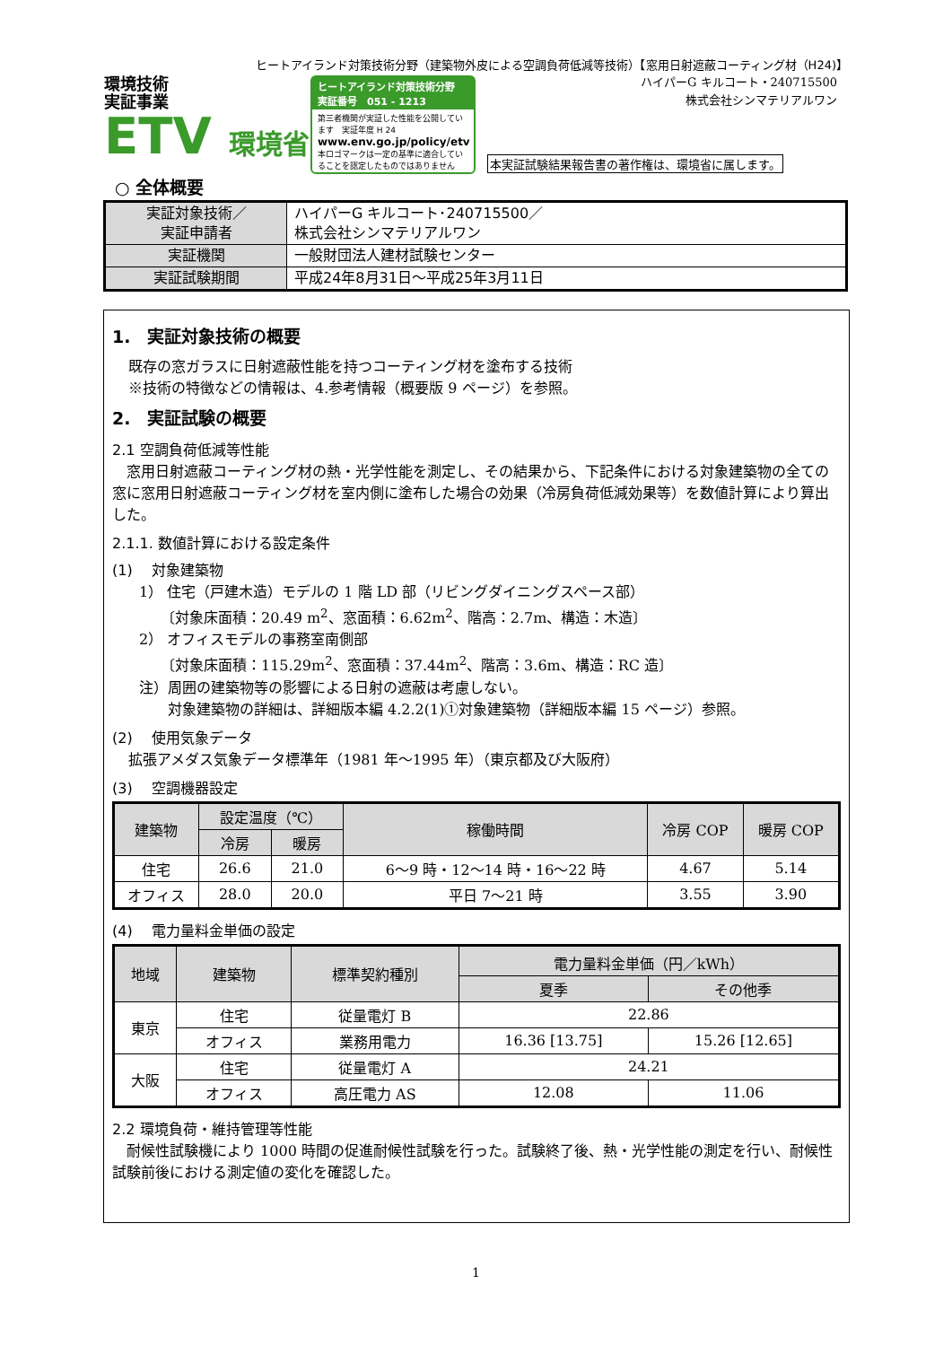ヒートアイランド対策技術分野（建築物外皮による空調負荷低減等技術）【窓用日射遮蔽コーティング材（H24)】
環境技術
実証事業
ETV 環境省
ヒートアイランド対策技術分野
実証番号　051 - 1213
第三者機関が実証した性能を公開しています　実証年度 H 24
www.env.go.jp/policy/etv
本ロゴマークは一定の基準に適合していることを認定したものではありません
ハイパーG キルコート・240715500
株式会社シンマテリアルワン
本実証試験結果報告書の著作権は、環境省に属します。
○ 全体概要
| 実証対象技術／ 実証申請者 | ハイパーG キルコート･240715500／ 株式会社シンマテリアルワン |
| 実証機関 | 一般財団法人建材試験センター |
| 実証試験期間 | 平成24年8月31日～平成25年3月11日 |
1.　実証対象技術の概要
既存の窓ガラスに日射遮蔽性能を持つコーティング材を塗布する技術
※技術の特徴などの情報は、4.参考情報（概要版 9 ページ）を参照。
2.　実証試験の概要
2.1 空調負荷低減等性能
　窓用日射遮蔽コーティング材の熱・光学性能を測定し、その結果から、下記条件における対象建築物の全ての窓に窓用日射遮蔽コーティング材を室内側に塗布した場合の効果（冷房負荷低減効果等）を数値計算により算出した。
2.1.1. 数値計算における設定条件
(1)　 対象建築物
1） 住宅（戸建木造）モデルの 1 階 LD 部（リビングダイニングスペース部）
　　〔対象床面積：20.49 m<sup>2</sup>、窓面積：6.62m<sup>2</sup>、階高：2.7m、構造：木造〕
2） オフィスモデルの事務室南側部
　　〔対象床面積：115.29m<sup>2</sup>、窓面積：37.44m<sup>2</sup>、階高：3.6m、構造：RC 造〕
注）周囲の建築物等の影響による日射の遮蔽は考慮しない。
　　対象建築物の詳細は、詳細版本編 4.2.2(1)①対象建築物（詳細版本編 15 ページ）参照。
(2)　 使用気象データ
拡張アメダス気象データ標準年（1981 年～1995 年）（東京都及び大阪府）
(3)　 空調機器設定
| 建築物 | 設定温度（℃） | | 稼働時間 | 冷房 COP | 暖房 COP |
| --- | --- | --- | --- | --- | --- |
| | 冷房 | 暖房 | | | |
| 住宅 | 26.6 | 21.0 | 6～9 時・12～14 時・16～22 時 | 4.67 | 5.14 |
| オフィス | 28.0 | 20.0 | 平日 7～21 時 | 3.55 | 3.90 |
(4)　 電力量料金単価の設定
| 地域 | 建築物 | 標準契約種別 | 電力量料金単価（円／kWh） | |
| --- | --- | --- | --- | --- |
| | | | 夏季 | その他季 |
| 東京 | 住宅 | 従量電灯 B | 22.86 | |
| | オフィス | 業務用電力 | 16.36 [13.75] | 15.26 [12.65] |
| 大阪 | 住宅 | 従量電灯 A | 24.21 | |
| | オフィス | 高圧電力 AS | 12.08 | 11.06 |
2.2 環境負荷・維持管理等性能
　耐候性試験機により 1000 時間の促進耐候性試験を行った。試験終了後、熱・光学性能の測定を行い、耐候性試験前後における測定値の変化を確認した。
1